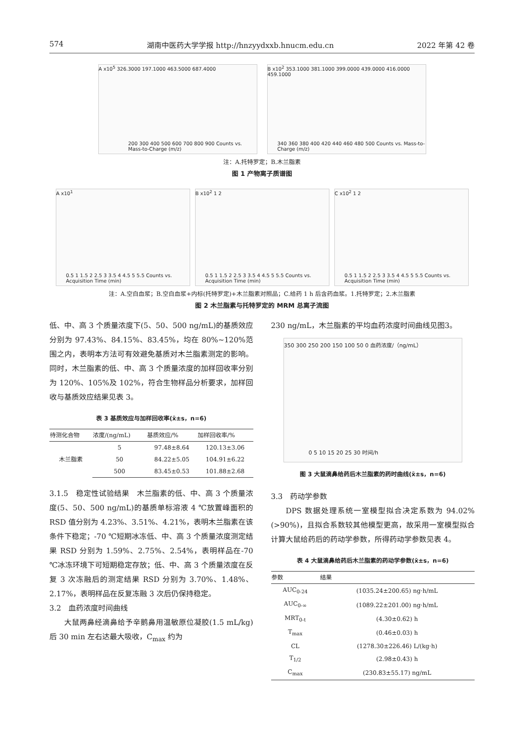574 湖南中医药大学学报 http://hnzyydxxb.hnucm.edu.cn 2022 年第 42 卷
A x10<sup>5</sup> 326.3000 197.1000 463.5000 687.4000
200 300 400 500 600 700 800 900 Counts vs. Mass-to-Charge (m/z)
B x10<sup>2</sup> 353.1000 381.1000 399.0000 439.0000 416.0000 459.1000
340 360 380 400 420 440 460 480 500 Counts vs. Mass-to-Charge (m/z)
注：A.托特罗定；B.木兰脂素
图 1 产物离子质谱图
A x10<sup>1</sup>
0.5 1 1.5 2 2.5 3 3.5 4 4.5 5 5.5 Counts vs. Acquisition Time (min)
B x10<sup>2</sup> 1 2
0.5 1 1.5 2 2.5 3 3.5 4 4.5 5 5.5 Counts vs. Acquisition Time (min)
C x10<sup>2</sup> 1 2
0.5 1 1.5 2 2.5 3 3.5 4 4.5 5 5.5 Counts vs. Acquisition Time (min)
注：A.空白血浆；B.空白血浆+内标(托特罗定)+木兰脂素对照品；C.给药 1 h 后含药血浆。1.托特罗定；2.木兰脂素
图 2 木兰脂素与托特罗定的 MRM 总离子流图
低、中、高 3 个质量浓度下(5、50、500 ng/mL)的基质效应分别为 97.43%、84.15%、83.45%，均在 80%~120%范围之内，表明本方法可有效避免基质对木兰脂素测定的影响。同时，木兰脂素的低、中、高 3 个质量浓度的加样回收率分别为 120%、105%及 102%，符合生物样品分析要求，加样回收与基质效应结果见表 3。
表 3 基质效应与加样回收率(x̄±s，n=6)
| 待测化合物 | 浓度/(ng/mL) | 基质效应/% | 加样回收率/% |
| --- | --- | --- | --- |
| 木兰脂素 | 5 | 97.48±8.64 | 120.13±3.06 |
| | 50 | 84.22±5.05 | 104.91±6.22 |
| | 500 | 83.45±0.53 | 101.88±2.68 |
3.1.5　稳定性试验结果　木兰脂素的低、中、高 3 个质量浓度(5、50、500 ng/mL)的基质单标溶液 4 ℃放置峰面积的 RSD 值分别为 4.23%、3.51%、4.21%，表明木兰脂素在该条件下稳定；-70 ℃短期冰冻低、中、高 3 个质量浓度测定结果 RSD 分别为 1.59%、2.75%、2.54%，表明样品在-70 ℃冰冻环境下可短期稳定存放；低、中、高 3 个质量浓度在反复 3 次冻融后的测定结果 RSD 分别为 3.70%、1.48%、2.17%，表明样品在反复冻融 3 次后仍保持稳定。
3.2　血药浓度时间曲线
大鼠两鼻经滴鼻给予辛鹅鼻用温敏原位凝胶(1.5 mL/kg) 后 30 min 左右达最大吸收，C<sub>max</sub> 约为
230 ng/mL，木兰脂素的平均血药浓度时间曲线见图3。
350 300 250 200 150 100 50 0 血药浓度/（ng/mL）
0 5 10 15 20 25 30 时间/h
图 3 大鼠滴鼻给药后木兰脂素的药时曲线(x̄±s，n=6)
3.3　药动学参数
DPS 数据处理系统一室模型拟合决定系数为 94.02%(>90%)，且拟合系数较其他模型更高，故采用一室模型拟合计算大鼠给药后的药动学参数，所得药动学参数见表 4。
表 4 大鼠滴鼻给药后木兰脂素的药动学参数(x̄±s，n=6)
| 参数 | 结果 |
| --- | --- |
| AUC<sub>0-24</sub> | (1035.24±200.65) ng·h/mL |
| AUC<sub>0-∞</sub> | (1089.22±201.00) ng·h/mL |
| MRT<sub>0-t</sub> | (4.30±0.62) h |
| T<sub>max</sub> | (0.46±0.03) h |
| CL | (1278.30±226.46) L/(kg·h) |
| T<sub>1/2</sub> | (2.98±0.43) h |
| C<sub>max</sub> | (230.83±55.17) ng/mL |